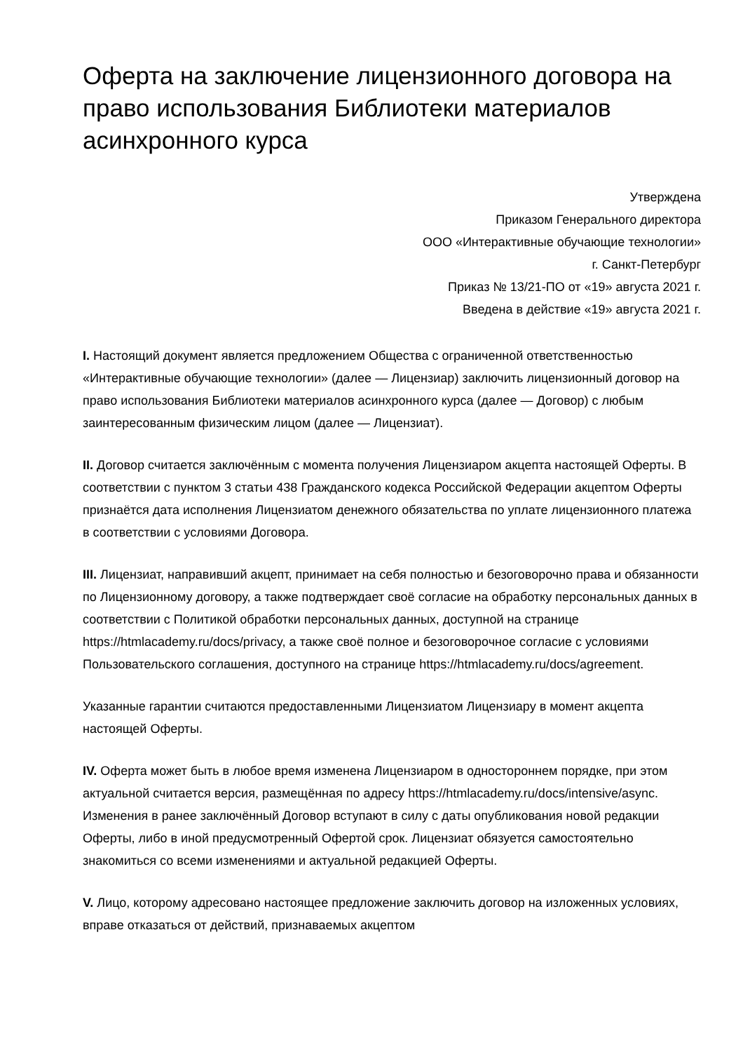Оферта на заключение лицензионного договора на право использования Библиотеки материалов асинхронного курса
Утверждена
Приказом Генерального директора
ООО «Интерактивные обучающие технологии»
г. Санкт-Петербург
Приказ № 13/21-ПО от «19» августа 2021 г.
Введена в действие «19» августа 2021 г.
I. Настоящий документ является предложением Общества с ограниченной ответственностью «Интерактивные обучающие технологии» (далее — Лицензиар) заключить лицензионный договор на право использования Библиотеки материалов асинхронного курса (далее — Договор) с любым заинтересованным физическим лицом (далее — Лицензиат).
II. Договор считается заключённым с момента получения Лицензиаром акцепта настоящей Оферты. В соответствии с пунктом 3 статьи 438 Гражданского кодекса Российской Федерации акцептом Оферты признаётся дата исполнения Лицензиатом денежного обязательства по уплате лицензионного платежа в соответствии с условиями Договора.
III. Лицензиат, направивший акцепт, принимает на себя полностью и безоговорочно права и обязанности по Лицензионному договору, а также подтверждает своё согласие на обработку персональных данных в соответствии с Политикой обработки персональных данных, доступной на странице https://htmlacademy.ru/docs/privacy, а также своё полное и безоговорочное согласие с условиями Пользовательского соглашения, доступного на странице https://htmlacademy.ru/docs/agreement.
Указанные гарантии считаются предоставленными Лицензиатом Лицензиару в момент акцепта настоящей Оферты.
IV. Оферта может быть в любое время изменена Лицензиаром в одностороннем порядке, при этом актуальной считается версия, размещённая по адресу https://htmlacademy.ru/docs/intensive/async. Изменения в ранее заключённый Договор вступают в силу с даты опубликования новой редакции Оферты, либо в иной предусмотренный Офертой срок. Лицензиат обязуется самостоятельно знакомиться со всеми изменениями и актуальной редакцией Оферты.
V. Лицо, которому адресовано настоящее предложение заключить договор на изложенных условиях, вправе отказаться от действий, признаваемых акцептом